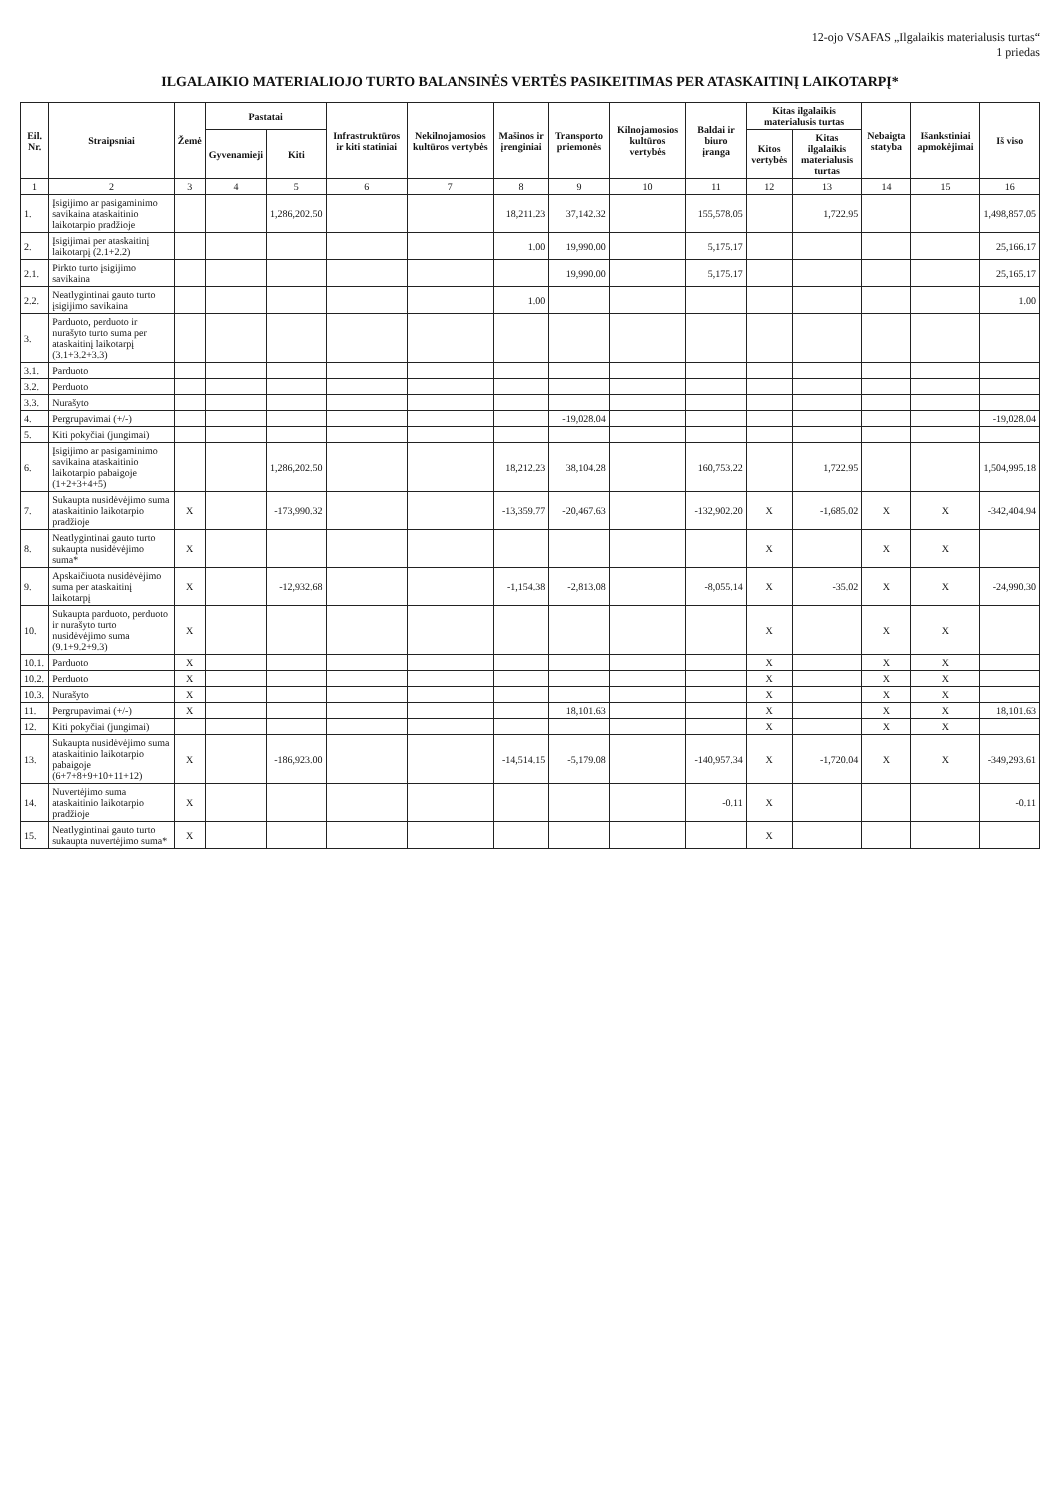12-ojo VSAFAS „Ilgalaikis materialusis turtas“
1 priedas
ILGALAIKIO MATERIALIOJO TURTO BALANSINĖS VERTĖS PASIKEITIMAS PER ATASKAITINĮ LAIKOTARPĮ*
| Eil. Nr. | Straipsniai | Žemė | Pastatai | | Infrastruktūros ir kiti statiniai | Nekilnojamosios kultūros vertybės | Mašinos ir įrenginiai | Transporto priemonės | Kilnojamosios kultūros vertybės | Baldai ir biuro įranga | Kitas ilgalaikis materialusis turtas | | Nebaigta statyba | Išankstiniai apmokėjimai | Iš viso |
| --- | --- | --- | --- | --- | --- | --- | --- | --- | --- | --- | --- | --- | --- | --- | --- |
| | | | Gyvenamieji | Kiti | | | | | | | Kitos vertybės | Kitas ilgalaikis materialusis turtas | | | |
| 1 | 2 | 3 | 4 | 5 | 6 | 7 | 8 | 9 | 10 | 11 | 12 | 13 | 14 | 15 | 16 |
| 1. | Įsigijimo ar pasigaminimo savikaina ataskaitinio laikotarpio pradžioje | | | 1,286,202.50 | | | 18,211.23 | 37,142.32 | | 155,578.05 | | 1,722.95 | | | 1,498,857.05 |
| 2. | Įsigijimai per ataskaitinį laikotarpį (2.1+2.2) | | | | | | 1.00 | 19,990.00 | | 5,175.17 | | | | | 25,166.17 |
| 2.1. | Pirkto turto įsigijimo savikaina | | | | | | | 19,990.00 | | 5,175.17 | | | | | 25,165.17 |
| 2.2. | Neatlygintinai gauto turto įsigijimo savikaina | | | | | | 1.00 | | | | | | | | 1.00 |
| 3. | Parduoto, perduoto ir nurašyto turto suma per ataskaitinį laikotarpį (3.1+3.2+3.3) | | | | | | | | | | | | | | |
| 3.1. | Parduoto | | | | | | | | | | | | | | |
| 3.2. | Perduoto | | | | | | | | | | | | | | |
| 3.3. | Nurašyto | | | | | | | | | | | | | | |
| 4. | Pergrupavimai (+/-) | | | | | | | -19,028.04 | | | | | | | -19,028.04 |
| 5. | Kiti pokyčiai (jungimai) | | | | | | | | | | | | | | |
| 6. | Įsigijimo ar pasigaminimo savikaina ataskaitinio laikotarpio pabaigoje (1+2+3+4+5) | | | 1,286,202.50 | | | 18,212.23 | 38,104.28 | | 160,753.22 | | 1,722.95 | | | 1,504,995.18 |
| 7. | Sukaupta nusidėvėjimo suma ataskaitinio laikotarpio pradžioje | X | | -173,990.32 | | | -13,359.77 | -20,467.63 | | -132,902.20 | X | -1,685.02 | X | X | -342,404.94 |
| 8. | Neatlygintinai gauto turto sukaupta nusidėvėjimo suma* | X | | | | | | | | | X | | X | X | |
| 9. | Apskaičiuota nusidėvėjimo suma per ataskaitinį laikotarpį | X | | -12,932.68 | | | -1,154.38 | -2,813.08 | | -8,055.14 | X | -35.02 | X | X | -24,990.30 |
| 10. | Sukaupta parduoto, perduoto ir nurašyto turto nusidėvėjimo suma (9.1+9.2+9.3) | X | | | | | | | | | X | | X | X | |
| 10.1. | Parduoto | X | | | | | | | | | X | | X | X | |
| 10.2. | Perduoto | X | | | | | | | | | X | | X | X | |
| 10.3. | Nurašyto | X | | | | | | | | | X | | X | X | |
| 11. | Pergrupavimai (+/-) | X | | | | | | 18,101.63 | | | X | | X | X | 18,101.63 |
| 12. | Kiti pokyčiai (jungimai) | | | | | | | | | | X | | X | X | |
| 13. | Sukaupta nusidėvėjimo suma ataskaitinio laikotarpio pabaigoje (6+7+8+9+10+11+12) | X | | -186,923.00 | | | -14,514.15 | -5,179.08 | | -140,957.34 | X | -1,720.04 | X | X | -349,293.61 |
| 14. | Nuvertėjimo suma ataskaitinio laikotarpio pradžioje | X | | | | | | | | -0.11 | X | | | | -0.11 |
| 15. | Neatlygintinai gauto turto sukaupta nuvertėjimo suma* | X | | | | | | | | | X | | | | |